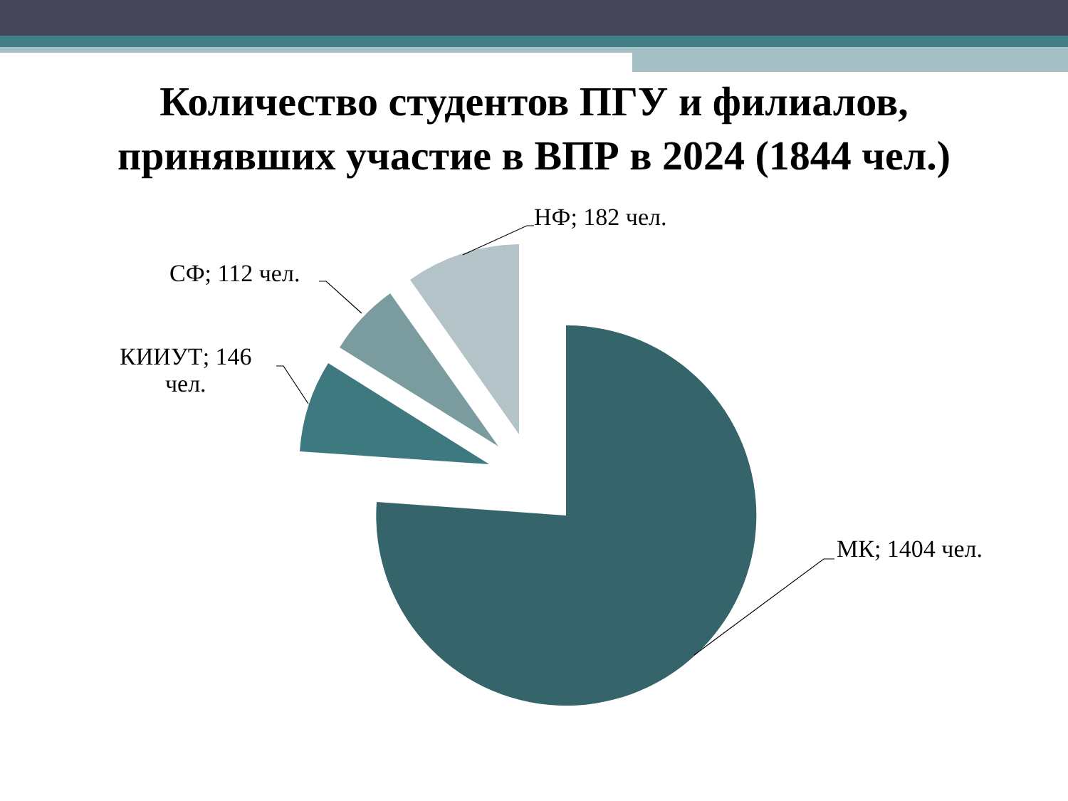Количество студентов ПГУ и филиалов,
принявших участие в ВПР в 2024 (1844 чел.)
НФ; 182 чел.
СФ; 112 чел.
КИИУТ; 146
чел.
МК; 1404 чел.